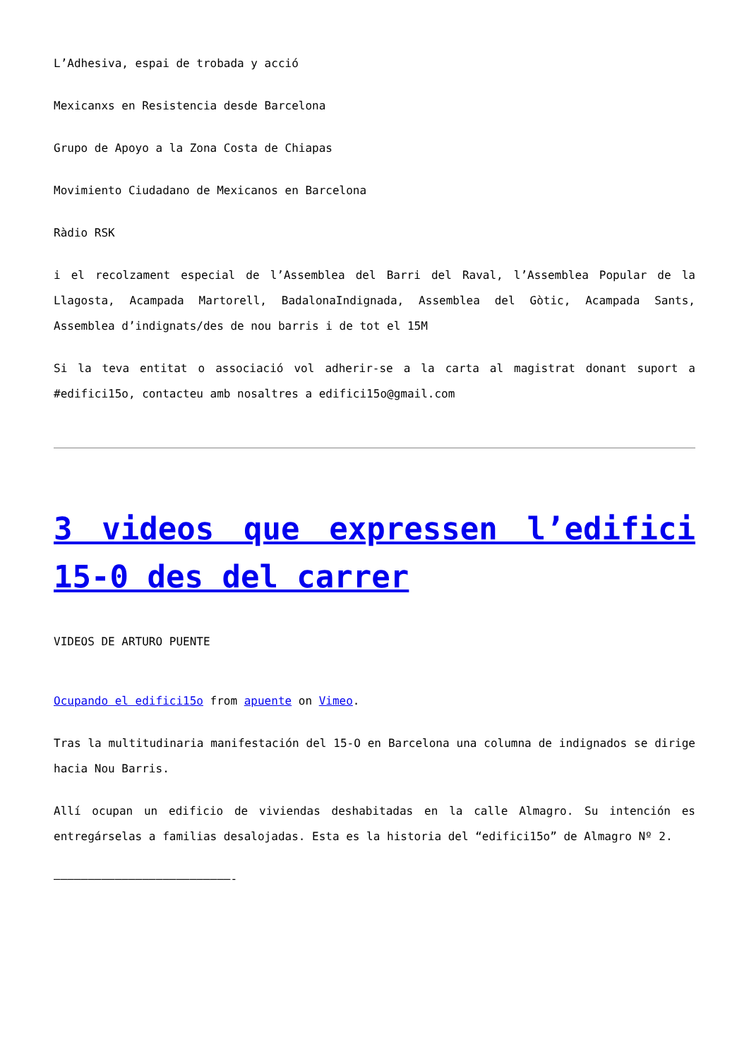L’Adhesiva, espai de trobada y acció
Mexicanxs en Resistencia desde Barcelona
Grupo de Apoyo a la Zona Costa de Chiapas
Movimiento Ciudadano de Mexicanos en Barcelona
Ràdio RSK
i el recolzament especial de l’Assemblea del Barri del Raval, l’Assemblea Popular de la Llagosta, Acampada Martorell, BadalonaIndignada, Assemblea del Gòtic, Acampada Sants, Assemblea d’indignats/des de nou barris i de tot el 15M
Si la teva entitat o associació vol adherir-se a la carta al magistrat donant suport a #edifici15o, contacteu amb nosaltres a edifici15o@gmail.com
3 videos que expressen l’edifici 15-0 des del carrer
VIDEOS DE ARTURO PUENTE
Ocupando el edifici15o from apuente on Vimeo.
Tras la multitudinaria manifestación del 15-O en Barcelona una columna de indignados se dirige hacia Nou Barris.
Allí ocupan un edificio de viviendas deshabitadas en la calle Almagro. Su intención es entregárselas a familias desalojadas. Esta es la historia del “edifici15o” de Almagro Nº 2.
——————————————————————————-